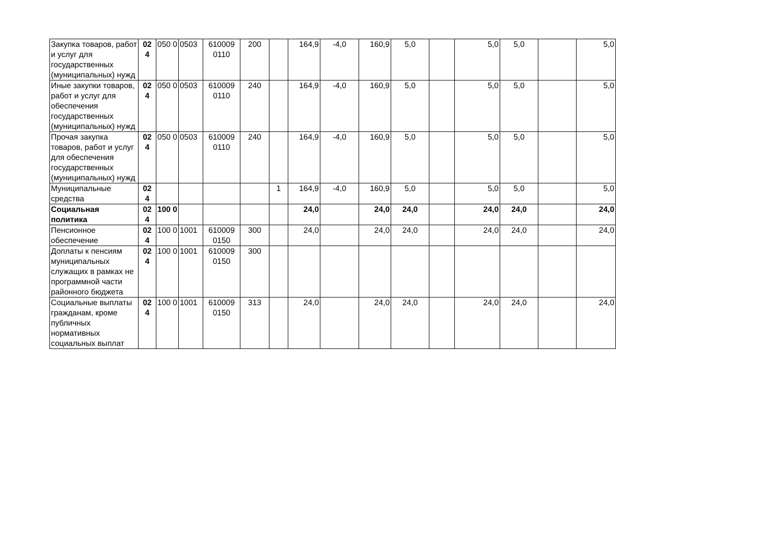| Закупка товаров, работ и услуг для государственных (муниципальных) нужд | 02 4 | 050 0 | 0503 | 610009 0110 | 200 | | 164,9 | -4,0 | 160,9 | 5,0 | | 5,0 | 5,0 | | 5,0 |
| Иные закупки товаров, работ и услуг для обеспечения государственных (муниципальных) нужд | 02 4 | 050 0 | 0503 | 610009 0110 | 240 | | 164,9 | -4,0 | 160,9 | 5,0 | | 5,0 | 5,0 | | 5,0 |
| Прочая закупка товаров, работ и услуг для обеспечения государственных (муниципальных) нужд | 02 4 | 050 0 | 0503 | 610009 0110 | 240 | | 164,9 | -4,0 | 160,9 | 5,0 | | 5,0 | 5,0 | | 5,0 |
| Муниципальные средства | 02 4 | | | | | 1 | 164,9 | -4,0 | 160,9 | 5,0 | | 5,0 | 5,0 | | 5,0 |
| Социальная политика | 02 4 | 100 0 | | | | | 24,0 | | 24,0 | 24,0 | | 24,0 | 24,0 | | 24,0 |
| Пенсионное обеспечение | 02 4 | 100 0 | 1001 | 610009 0150 | 300 | | 24,0 | | 24,0 | 24,0 | | 24,0 | 24,0 | | 24,0 |
| Доплаты к пенсиям муниципальных служащих в рамках не программной части районного бюджета | 02 4 | 100 0 | 1001 | 610009 0150 | 300 | | | | | | | | | | |
| Социальные выплаты гражданам, кроме публичных нормативных социальных выплат | 02 4 | 100 0 | 1001 | 610009 0150 | 313 | | 24,0 | | 24,0 | 24,0 | | 24,0 | 24,0 | | 24,0 |